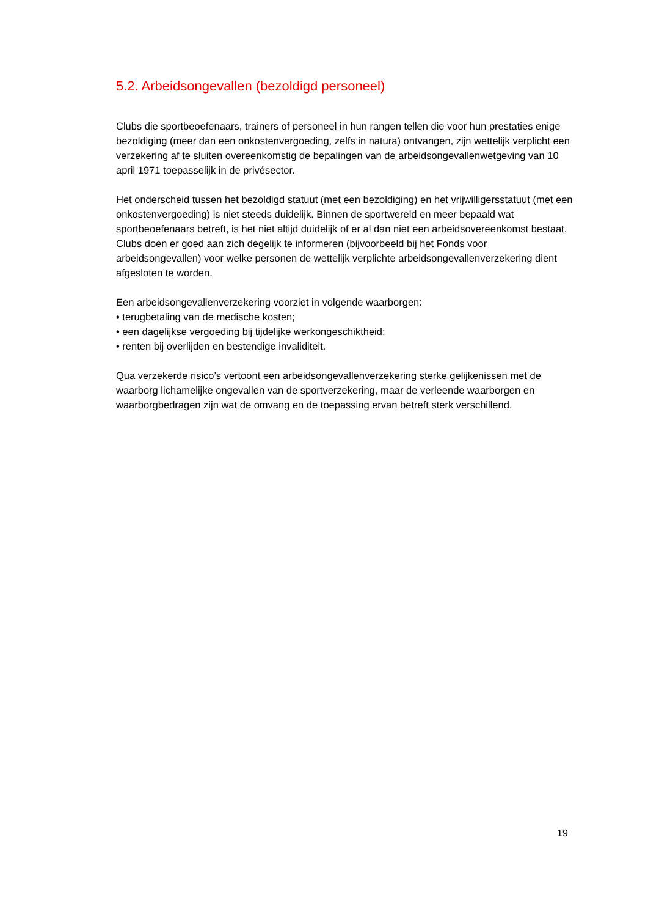5.2. Arbeidsongevallen (bezoldigd personeel)
Clubs die sportbeoefenaars, trainers of personeel in hun rangen tellen die voor hun prestaties enige bezoldiging (meer dan een onkostenvergoeding, zelfs in natura) ontvangen, zijn wettelijk verplicht een verzekering af te sluiten overeenkomstig de bepalingen van de arbeidsongevallenwetgeving van 10 april 1971 toepasselijk in de privésector.
Het onderscheid tussen het bezoldigd statuut (met een bezoldiging) en het vrijwilligersstatuut (met een onkostenvergoeding) is niet steeds duidelijk. Binnen de sportwereld en meer bepaald wat sportbeoefenaars betreft, is het niet altijd duidelijk of er al dan niet een arbeidsovereenkomst bestaat. Clubs doen er goed aan zich degelijk te informeren (bijvoorbeeld bij het Fonds voor arbeidsongevallen) voor welke personen de wettelijk verplichte arbeidsongevallenverzekering dient afgesloten te worden.
Een arbeidsongevallenverzekering voorziet in volgende waarborgen:
• terugbetaling van de medische kosten;
• een dagelijkse vergoeding bij tijdelijke werkongeschiktheid;
• renten bij overlijden en bestendige invaliditeit.
Qua verzekerde risico’s vertoont een arbeidsongevallenverzekering sterke gelijkenissen met de waarborg lichamelijke ongevallen van de sportverzekering, maar de verleende waarborgen en waarborgbedragen zijn wat de omvang en de toepassing ervan betreft sterk verschillend.
19